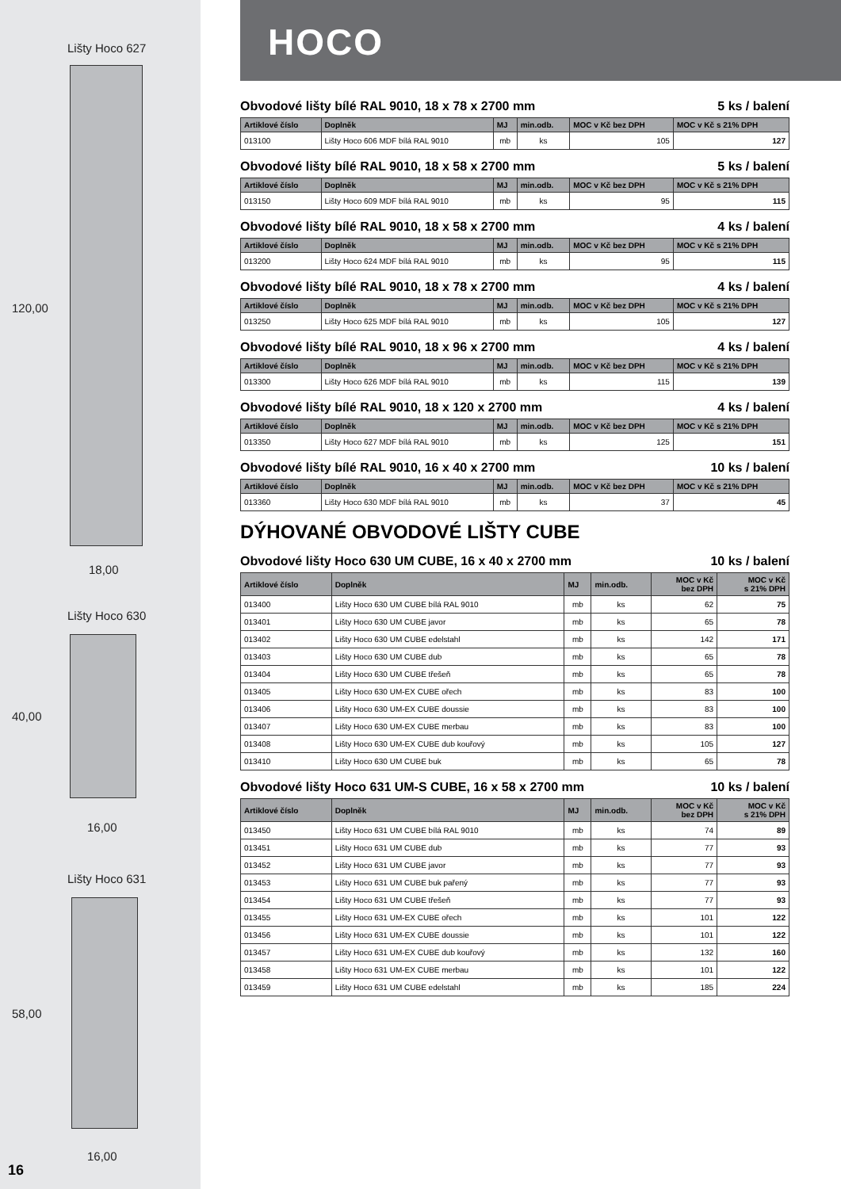Lišty Hoco 627
120,00
18,00
Lišty Hoco 630
40,00
16,00
Lišty Hoco 631
58,00
16,00
16
HOCO
Obvodové lišty bílé RAL 9010, 18 x 78 x 2700 mm 5 ks / balení
| Artiklové číslo | Doplněk | MJ | min.odb. | MOC v Kč bez DPH | MOC v Kč s 21% DPH |
| --- | --- | --- | --- | --- | --- |
| 013100 | Lišty Hoco 606 MDF bílá RAL 9010 | mb | ks | 105 | 127 |
Obvodové lišty bílé RAL 9010, 18 x 58 x 2700 mm 5 ks / balení
| Artiklové číslo | Doplněk | MJ | min.odb. | MOC v Kč bez DPH | MOC v Kč s 21% DPH |
| --- | --- | --- | --- | --- | --- |
| 013150 | Lišty Hoco 609 MDF bílá RAL 9010 | mb | ks | 95 | 115 |
Obvodové lišty bílé RAL 9010, 18 x 58 x 2700 mm 4 ks / balení
| Artiklové číslo | Doplněk | MJ | min.odb. | MOC v Kč bez DPH | MOC v Kč s 21% DPH |
| --- | --- | --- | --- | --- | --- |
| 013200 | Lišty Hoco 624 MDF bílá RAL 9010 | mb | ks | 95 | 115 |
Obvodové lišty bílé RAL 9010, 18 x 78 x 2700 mm 4 ks / balení
| Artiklové číslo | Doplněk | MJ | min.odb. | MOC v Kč bez DPH | MOC v Kč s 21% DPH |
| --- | --- | --- | --- | --- | --- |
| 013250 | Lišty Hoco 625 MDF bílá RAL 9010 | mb | ks | 105 | 127 |
Obvodové lišty bílé RAL 9010, 18 x 96 x 2700 mm 4 ks / balení
| Artiklové číslo | Doplněk | MJ | min.odb. | MOC v Kč bez DPH | MOC v Kč s 21% DPH |
| --- | --- | --- | --- | --- | --- |
| 013300 | Lišty Hoco 626 MDF bílá RAL 9010 | mb | ks | 115 | 139 |
Obvodové lišty bílé RAL 9010, 18 x 120 x 2700 mm 4 ks / balení
| Artiklové číslo | Doplněk | MJ | min.odb. | MOC v Kč bez DPH | MOC v Kč s 21% DPH |
| --- | --- | --- | --- | --- | --- |
| 013350 | Lišty Hoco 627 MDF bílá RAL 9010 | mb | ks | 125 | 151 |
Obvodové lišty bílé RAL 9010, 16 x 40 x 2700 mm 10 ks / balení
| Artiklové číslo | Doplněk | MJ | min.odb. | MOC v Kč bez DPH | MOC v Kč s 21% DPH |
| --- | --- | --- | --- | --- | --- |
| 013360 | Lišty Hoco 630 MDF bílá RAL 9010 | mb | ks | 37 | 45 |
DÝHOVANÉ OBVODOVÉ LIŠTY CUBE
Obvodové lišty Hoco 630 UM CUBE, 16 x 40 x 2700 mm 10 ks / balení
| Artiklové číslo | Doplněk | MJ | min.odb. | MOC v Kč bez DPH | MOC v Kč s 21% DPH |
| --- | --- | --- | --- | --- | --- |
| 013400 | Lišty Hoco 630 UM CUBE bílá RAL 9010 | mb | ks | 62 | 75 |
| 013401 | Lišty Hoco 630 UM CUBE javor | mb | ks | 65 | 78 |
| 013402 | Lišty Hoco 630 UM CUBE edelstahl | mb | ks | 142 | 171 |
| 013403 | Lišty Hoco 630 UM CUBE dub | mb | ks | 65 | 78 |
| 013404 | Lišty Hoco 630 UM CUBE třešeň | mb | ks | 65 | 78 |
| 013405 | Lišty Hoco 630 UM-EX CUBE ořech | mb | ks | 83 | 100 |
| 013406 | Lišty Hoco 630 UM-EX CUBE doussie | mb | ks | 83 | 100 |
| 013407 | Lišty Hoco 630 UM-EX CUBE merbau | mb | ks | 83 | 100 |
| 013408 | Lišty Hoco 630 UM-EX CUBE dub kouřový | mb | ks | 105 | 127 |
| 013410 | Lišty Hoco 630 UM CUBE buk | mb | ks | 65 | 78 |
Obvodové lišty Hoco 631 UM-S CUBE, 16 x 58 x 2700 mm 10 ks / balení
| Artiklové číslo | Doplněk | MJ | min.odb. | MOC v Kč bez DPH | MOC v Kč s 21% DPH |
| --- | --- | --- | --- | --- | --- |
| 013450 | Lišty Hoco 631 UM CUBE bílá RAL 9010 | mb | ks | 74 | 89 |
| 013451 | Lišty Hoco 631 UM CUBE dub | mb | ks | 77 | 93 |
| 013452 | Lišty Hoco 631 UM CUBE javor | mb | ks | 77 | 93 |
| 013453 | Lišty Hoco 631 UM CUBE buk pařený | mb | ks | 77 | 93 |
| 013454 | Lišty Hoco 631 UM CUBE třešeň | mb | ks | 77 | 93 |
| 013455 | Lišty Hoco 631 UM-EX CUBE ořech | mb | ks | 101 | 122 |
| 013456 | Lišty Hoco 631 UM-EX CUBE doussie | mb | ks | 101 | 122 |
| 013457 | Lišty Hoco 631 UM-EX CUBE dub kouřový | mb | ks | 132 | 160 |
| 013458 | Lišty Hoco 631 UM-EX CUBE merbau | mb | ks | 101 | 122 |
| 013459 | Lišty Hoco 631 UM CUBE edelstahl | mb | ks | 185 | 224 |